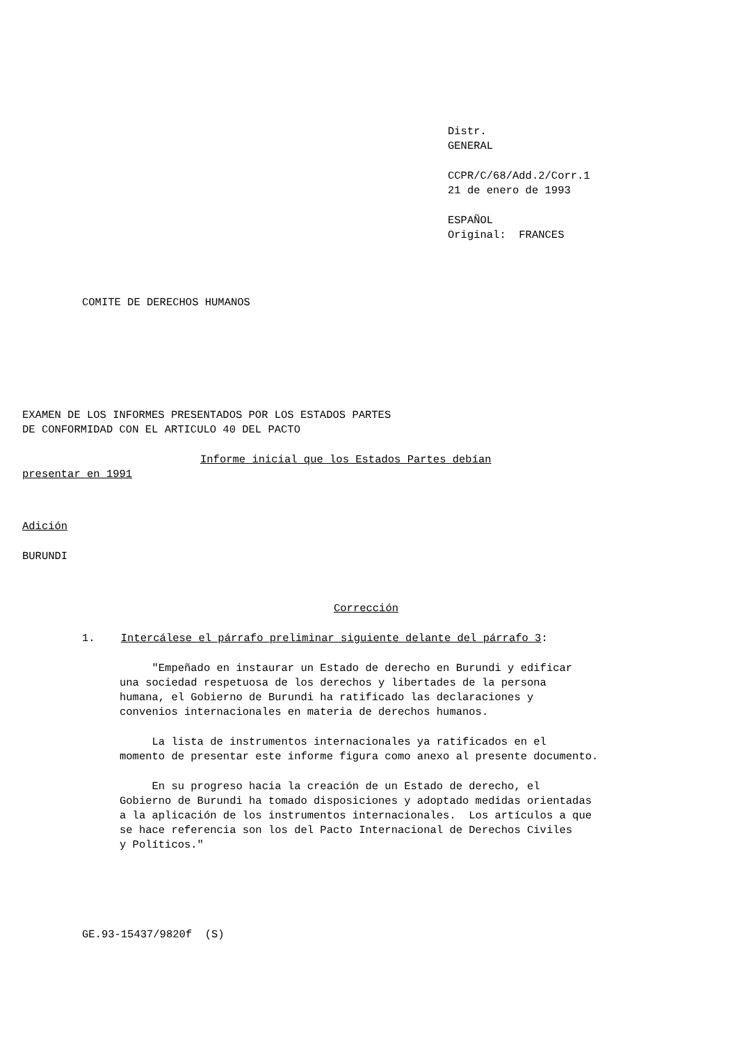Distr.
GENERAL
CCPR/C/68/Add.2/Corr.1
21 de enero de 1993
ESPAÑOL
Original: FRANCES
COMITE DE DERECHOS HUMANOS
EXAMEN DE LOS INFORMES PRESENTADOS POR LOS ESTADOS PARTES
DE CONFORMIDAD CON EL ARTICULO 40 DEL PACTO
Informe inicial que los Estados Partes debían
presentar en 1991
Adición
BURUNDI
Corrección
1. Intercálese el párrafo preliminar siguiente delante del párrafo 3:
"Empeñado en instaurar un Estado de derecho en Burundi y edificar
una sociedad respetuosa de los derechos y libertades de la persona
humana, el Gobierno de Burundi ha ratificado las declaraciones y
convenios internacionales en materia de derechos humanos.
La lista de instrumentos internacionales ya ratificados en el
momento de presentar este informe figura como anexo al presente documento.
En su progreso hacia la creación de un Estado de derecho, el
Gobierno de Burundi ha tomado disposiciones y adoptado medidas orientadas
a la aplicación de los instrumentos internacionales. Los artículos a que
se hace referencia son los del Pacto Internacional de Derechos Civiles
y Políticos."
GE.93-15437/9820f (S)